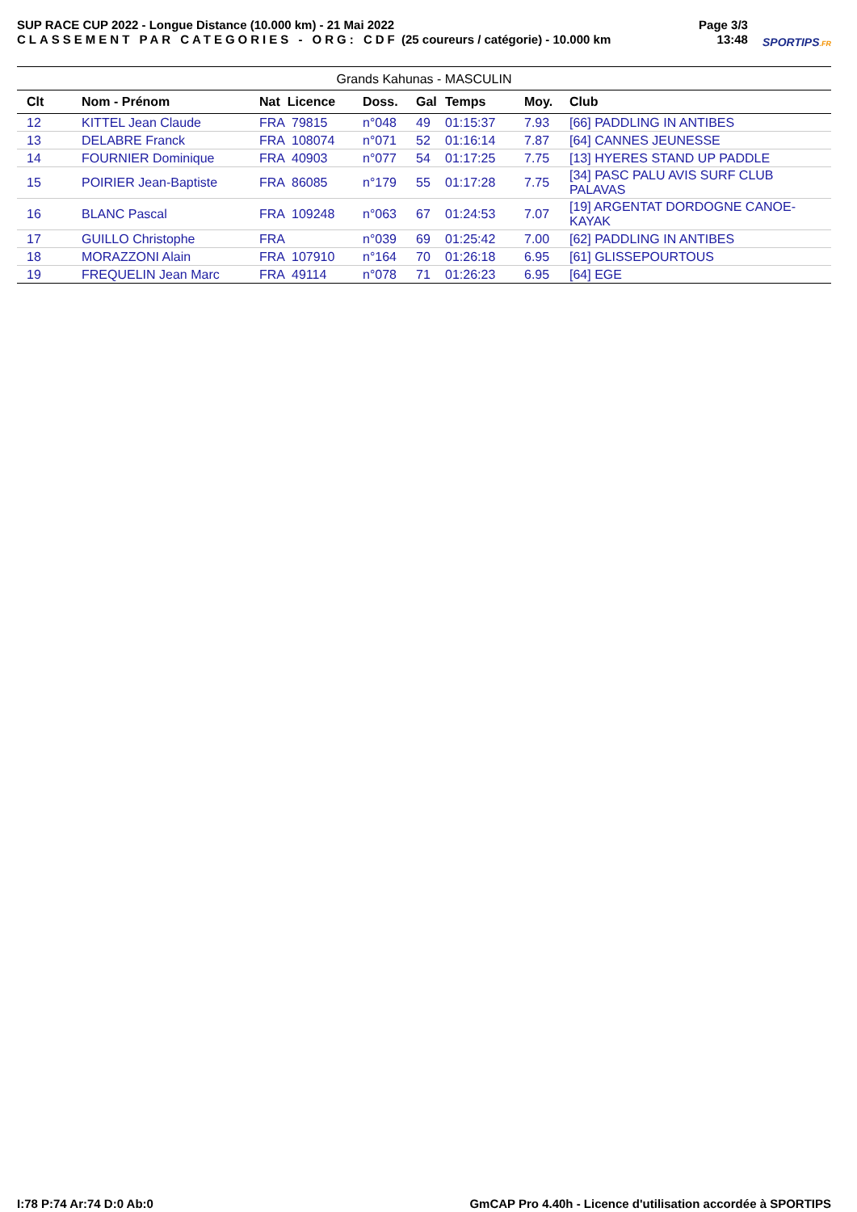SUP RACE CUP 2022 - Longue Distance (10.000 km) - 21 Mai 2022
CLASSEMENT PAR CATEGORIES - ORG: CDF (25 coureurs / catégorie) - 10.000 km
Page 3/3
13:48
SPORTIPS.FR
Grands Kahunas - MASCULIN
| | Clt | Nom - Prénom | Nat Licence | Doss. | Gal | Temps | Moy. | Club |
| --- | --- | --- | --- | --- | --- | --- | --- | --- |
| | 12 | KITTEL Jean Claude | FRA 79815 | n°048 | 49 | 01:15:37 | 7.93 | [66] PADDLING IN ANTIBES |
| | 13 | DELABRE Franck | FRA 108074 | n°071 | 52 | 01:16:14 | 7.87 | [64] CANNES JEUNESSE |
| | 14 | FOURNIER Dominique | FRA 40903 | n°077 | 54 | 01:17:25 | 7.75 | [13] HYERES STAND UP PADDLE |
| | 15 | POIRIER Jean-Baptiste | FRA 86085 | n°179 | 55 | 01:17:28 | 7.75 | [34] PASC PALU AVIS SURF CLUB PALAVAS |
| | 16 | BLANC Pascal | FRA 109248 | n°063 | 67 | 01:24:53 | 7.07 | [19] ARGENTAT DORDOGNE CANOE-KAYAK |
| | 17 | GUILLO Christophe | FRA | n°039 | 69 | 01:25:42 | 7.00 | [62] PADDLING IN ANTIBES |
| | 18 | MORAZZONI Alain | FRA 107910 | n°164 | 70 | 01:26:18 | 6.95 | [61] GLISSEPOURTOUS |
| | 19 | FREQUELIN Jean Marc | FRA 49114 | n°078 | 71 | 01:26:23 | 6.95 | [64] EGE |
I:78 P:74 Ar:74 D:0 Ab:0 GmCAP Pro 4.40h - Licence d'utilisation accordée à SPORTIPS